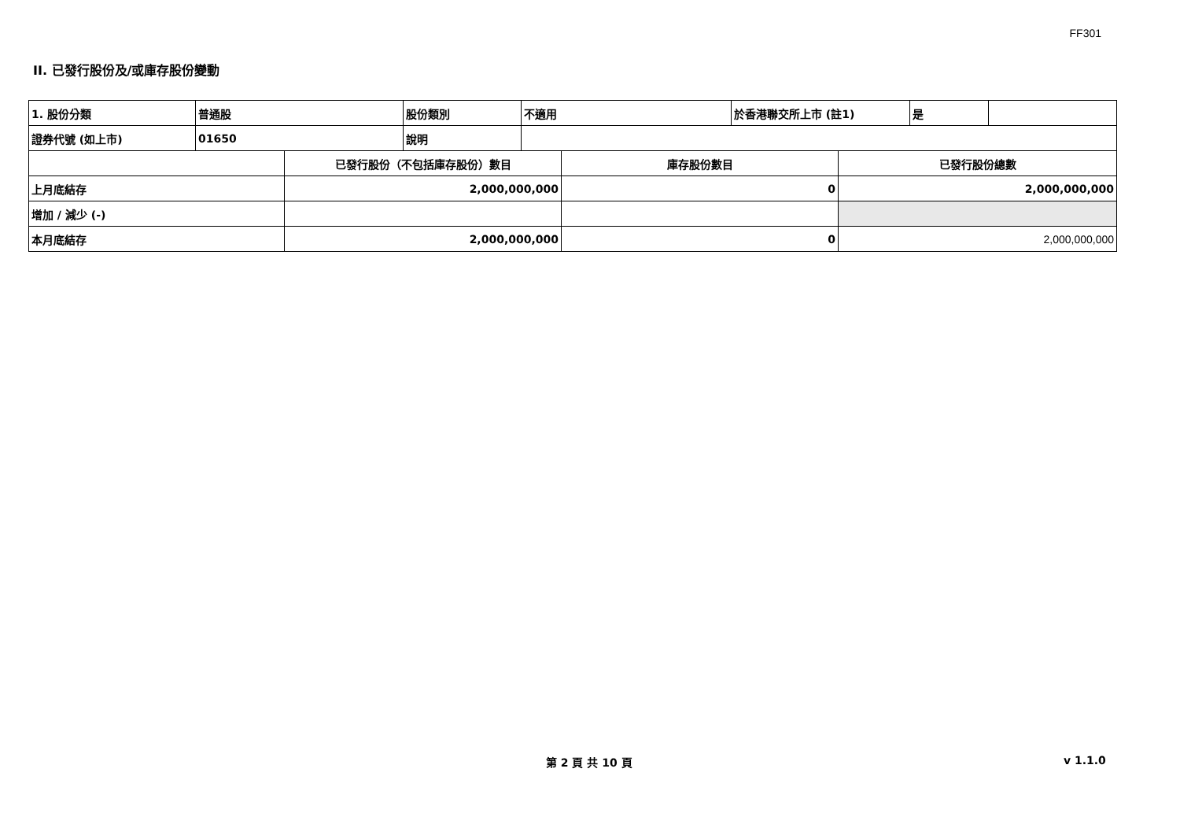FF301
II. 已發行股份及/或庫存股份變動
| 1. 股份分類 | 普通股 | 股份類別 | 不適用 | 於香港聯交所上市 (註1) | 是 | |
| 證券代號 (如上市) | 01650 | 說明 | | | | |
| | 已發行股份（不包括庫存股份）數目 | 庫存股份數目 | 已發行股份總數 |
| 上月底結存 | 2,000,000,000 | 0 | 2,000,000,000 |
| 增加 / 減少 (-) | | | |
| 本月底結存 | 2,000,000,000 | 0 | 2,000,000,000 |
第 2 頁 共 10 頁 v 1.1.0